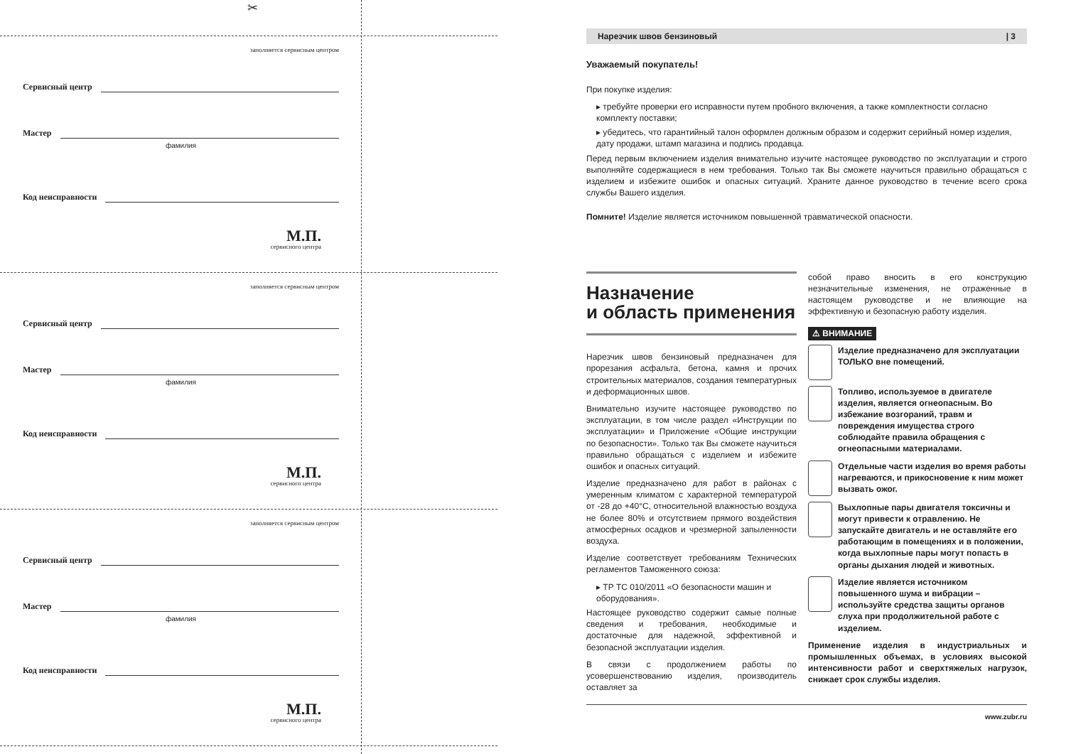✂
заполняется сервисным центром
Сервисный центр
Мастер
фамилия
Код неисправности
М.П.
сервисного центра
заполняется сервисным центром
Сервисный центр
Мастер
фамилия
Код неисправности
М.П.
сервисного центра
заполняется сервисным центром
Сервисный центр
Мастер
фамилия
Код неисправности
М.П.
сервисного центра
Нарезчик швов бензиновый | 3
Уважаемый покупатель!
При покупке изделия:
▸ требуйте проверки его исправности путем пробного включения, а также комплектности согласно комплекту поставки;
▸ убедитесь, что гарантийный талон оформлен должным образом и содержит серийный номер изделия, дату продажи, штамп магазина и подпись продавца.
Перед первым включением изделия внимательно изучите настоящее руководство по эксплуатации и строго выполняйте содержащиеся в нем требования. Только так Вы сможете научиться правильно обращаться с изделием и избежите ошибок и опасных ситуаций. Храните данное руководство в течение всего срока службы Вашего изделия.
Помните! Изделие является источником повышенной травматической опасности.
Назначение
и область применения
Нарезчик швов бензиновый предназначен для прорезания асфальта, бетона, камня и прочих строительных материалов, создания температурных и деформационных швов.
Внимательно изучите настоящее руководство по эксплуатации, в том числе раздел «Инструкции по эксплуатации» и Приложение «Общие инструкции по безопасности». Только так Вы сможете научиться правильно обращаться с изделием и избежите ошибок и опасных ситуаций.
Изделие предназначено для работ в районах с умеренным климатом с характерной температурой от -28 до +40°C, относительной влажностью воздуха не более 80% и отсутствием прямого воздействия атмосферных осадков и чрезмерной запыленности воздуха.
Изделие соответствует требованиям Технических регламентов Таможенного союза:
▸ ТР ТС 010/2011 «О безопасности машин и оборудования».
Настоящее руководство содержит самые полные сведения и требования, необходимые и достаточные для надежной, эффективной и безопасной эксплуатации изделия.
В связи с продолжением работы по усовершенствованию изделия, производитель оставляет за
собой право вносить в его конструкцию незначительные изменения, не отраженные в настоящем руководстве и не влияющие на эффективную и безопасную работу изделия.
⚠ ВНИМАНИЕ
Изделие предназначено для эксплуатации ТОЛЬКО вне помещений.
Топливо, используемое в двигателе изделия, является огнеопасным. Во избежание возгораний, травм и повреждения имущества строго соблюдайте правила обращения с огнеопасными материалами.
Отдельные части изделия во время работы нагреваются, и прикосновение к ним может вызвать ожог.
Выхлопные пары двигателя токсичны и могут привести к отравлению. Не запускайте двигатель и не оставляйте его работающим в помещениях и в положении, когда выхлопные пары могут попасть в органы дыхания людей и животных.
Изделие является источником повышенного шума и вибрации – используйте средства защиты органов слуха при продолжительной работе с изделием.
Применение изделия в индустриальных и промышленных объемах, в условиях высокой интенсивности работ и сверхтяжелых нагрузок, снижает срок службы изделия.
www.zubr.ru